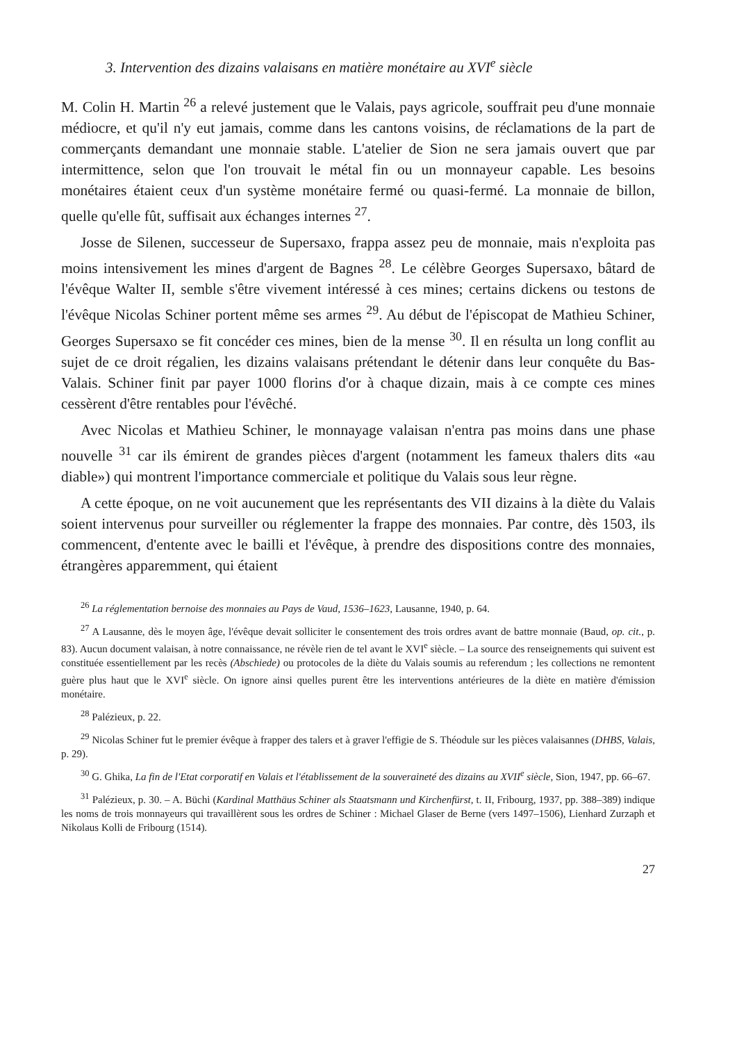3. Intervention des dizains valaisans en matière monétaire au XVI<sup>e</sup> siècle
M. Colin H. Martin <sup>26</sup> a relevé justement que le Valais, pays agricole, souffrait peu d'une monnaie médiocre, et qu'il n'y eut jamais, comme dans les cantons voisins, de réclamations de la part de commerçants demandant une monnaie stable. L'atelier de Sion ne sera jamais ouvert que par intermittence, selon que l'on trouvait le métal fin ou un monnayeur capable. Les besoins monétaires étaient ceux d'un système monétaire fermé ou quasi-fermé. La monnaie de billon, quelle qu'elle fût, suffisait aux échanges internes <sup>27</sup>.
Josse de Silenen, successeur de Supersaxo, frappa assez peu de monnaie, mais n'exploita pas moins intensivement les mines d'argent de Bagnes <sup>28</sup>. Le célèbre Georges Supersaxo, bâtard de l'évêque Walter II, semble s'être vivement intéressé à ces mines; certains dickens ou testons de l'évêque Nicolas Schiner portent même ses armes <sup>29</sup>. Au début de l'épiscopat de Mathieu Schiner, Georges Supersaxo se fit concéder ces mines, bien de la mense <sup>30</sup>. Il en résulta un long conflit au sujet de ce droit régalien, les dizains valaisans prétendant le détenir dans leur conquête du Bas-Valais. Schiner finit par payer 1000 florins d'or à chaque dizain, mais à ce compte ces mines cessèrent d'être rentables pour l'évêché.
Avec Nicolas et Mathieu Schiner, le monnayage valaisan n'entra pas moins dans une phase nouvelle <sup>31</sup> car ils émirent de grandes pièces d'argent (notamment les fameux thalers dits «au diable») qui montrent l'importance commerciale et politique du Valais sous leur règne.
A cette époque, on ne voit aucunement que les représentants des VII dizains à la diète du Valais soient intervenus pour surveiller ou réglementer la frappe des monnaies. Par contre, dès 1503, ils commencent, d'entente avec le bailli et l'évêque, à prendre des dispositions contre des monnaies, étrangères apparemment, qui étaient
<sup>26</sup> La réglementation bernoise des monnaies au Pays de Vaud, 1536–1623, Lausanne, 1940, p. 64.
<sup>27</sup> A Lausanne, dès le moyen âge, l'évêque devait solliciter le consentement des trois ordres avant de battre monnaie (Baud, op. cit., p. 83). Aucun document valaisan, à notre connaissance, ne révèle rien de tel avant le XVI<sup>e</sup> siècle. – La source des renseignements qui suivent est constituée essentiellement par les recès (Abschiede) ou protocoles de la diète du Valais soumis au referendum ; les collections ne remontent guère plus haut que le XVI<sup>e</sup> siècle. On ignore ainsi quelles purent être les interventions antérieures de la diète en matière d'émission monétaire.
<sup>28</sup> Palézieux, p. 22.
<sup>29</sup> Nicolas Schiner fut le premier évêque à frapper des talers et à graver l'effigie de S. Théodule sur les pièces valaisannes (DHBS, Valais, p. 29).
<sup>30</sup> G. Ghika, La fin de l'Etat corporatif en Valais et l'établissement de la souveraineté des dizains au XVII<sup>e</sup> siècle, Sion, 1947, pp. 66–67.
<sup>31</sup> Palézieux, p. 30. – A. Büchi (Kardinal Matthäus Schiner als Staatsmann und Kirchenfürst, t. II, Fribourg, 1937, pp. 388–389) indique les noms de trois monnayeurs qui travaillèrent sous les ordres de Schiner : Michael Glaser de Berne (vers 1497–1506), Lienhard Zurzaph et Nikolaus Kolli de Fribourg (1514).
27